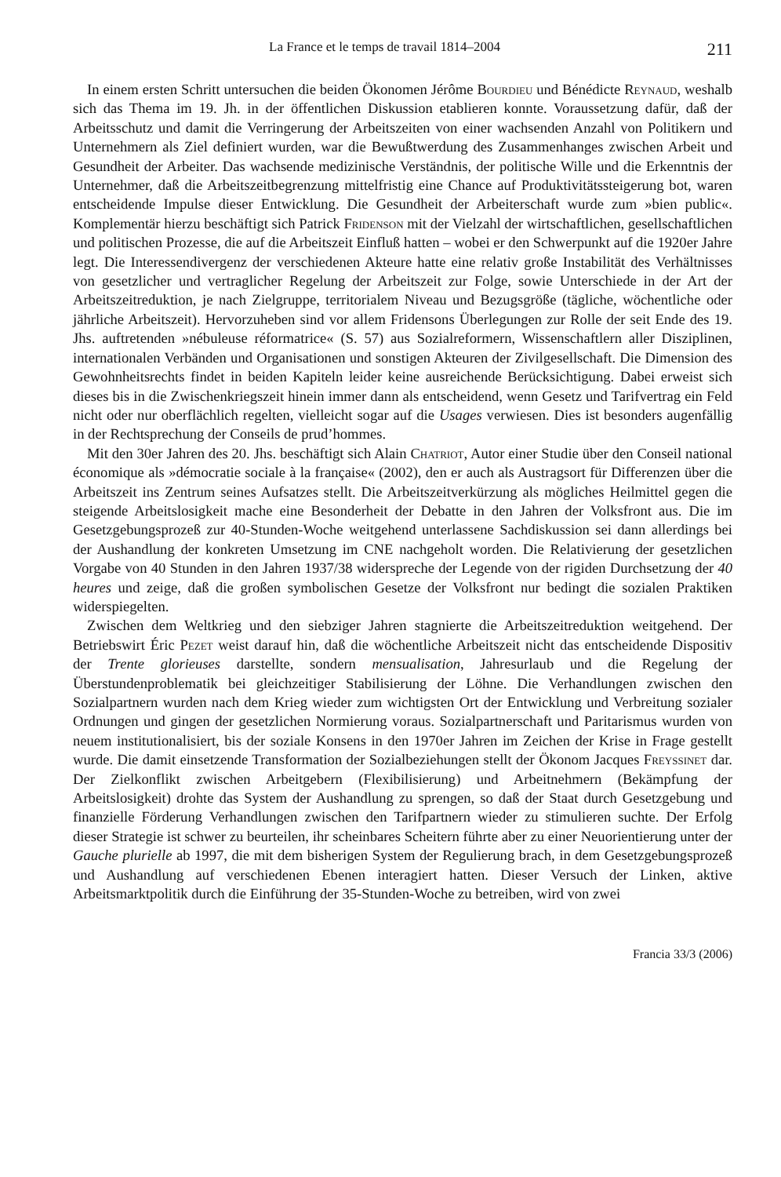La France et le temps de travail 1814–2004 211
In einem ersten Schritt untersuchen die beiden Ökonomen Jérôme Bourdieu und Bénédicte Reynaud, weshalb sich das Thema im 19. Jh. in der öffentlichen Diskussion etablieren konnte. Voraussetzung dafür, daß der Arbeitsschutz und damit die Verringerung der Arbeitszeiten von einer wachsenden Anzahl von Politikern und Unternehmern als Ziel definiert wurden, war die Bewußtwerdung des Zusammenhanges zwischen Arbeit und Gesundheit der Arbeiter. Das wachsende medizinische Verständnis, der politische Wille und die Erkenntnis der Unternehmer, daß die Arbeitszeitbegrenzung mittelfristig eine Chance auf Produktivitätssteigerung bot, waren entscheidende Impulse dieser Entwicklung. Die Gesundheit der Arbeiterschaft wurde zum »bien public«. Komplementär hierzu beschäftigt sich Patrick Fridenson mit der Vielzahl der wirtschaftlichen, gesellschaftlichen und politischen Prozesse, die auf die Arbeitszeit Einfluß hatten – wobei er den Schwerpunkt auf die 1920er Jahre legt. Die Interessendivergenz der verschiedenen Akteure hatte eine relativ große Instabilität des Verhältnisses von gesetzlicher und vertraglicher Regelung der Arbeitszeit zur Folge, sowie Unterschiede in der Art der Arbeitszeitreduktion, je nach Zielgruppe, territorialem Niveau und Bezugsgröße (tägliche, wöchentliche oder jährliche Arbeitszeit). Hervorzuheben sind vor allem Fridensons Überlegungen zur Rolle der seit Ende des 19. Jhs. auftretenden »nébuleuse réformatrice« (S. 57) aus Sozialreformern, Wissenschaftlern aller Disziplinen, internationalen Verbänden und Organisationen und sonstigen Akteuren der Zivilgesellschaft. Die Dimension des Gewohnheitsrechts findet in beiden Kapiteln leider keine ausreichende Berücksichtigung. Dabei erweist sich dieses bis in die Zwischenkriegszeit hinein immer dann als entscheidend, wenn Gesetz und Tarifvertrag ein Feld nicht oder nur oberflächlich regelten, vielleicht sogar auf die Usages verwiesen. Dies ist besonders augenfällig in der Rechtsprechung der Conseils de prud’hommes.
Mit den 30er Jahren des 20. Jhs. beschäftigt sich Alain Chatriot, Autor einer Studie über den Conseil national économique als »démocratie sociale à la française« (2002), den er auch als Austragsort für Differenzen über die Arbeitszeit ins Zentrum seines Aufsatzes stellt. Die Arbeitszeitverkürzung als mögliches Heilmittel gegen die steigende Arbeitslosigkeit mache eine Besonderheit der Debatte in den Jahren der Volksfront aus. Die im Gesetzgebungsprozeß zur 40-Stunden-Woche weitgehend unterlassene Sachdiskussion sei dann allerdings bei der Aushandlung der konkreten Umsetzung im CNE nachgeholt worden. Die Relativierung der gesetzlichen Vorgabe von 40 Stunden in den Jahren 1937/38 widerspreche der Legende von der rigiden Durchsetzung der 40 heures und zeige, daß die großen symbolischen Gesetze der Volksfront nur bedingt die sozialen Praktiken widerspiegelten.
Zwischen dem Weltkrieg und den siebziger Jahren stagnierte die Arbeitszeitreduktion weitgehend. Der Betriebswirt Éric Pezet weist darauf hin, daß die wöchentliche Arbeitszeit nicht das entscheidende Dispositiv der Trente glorieuses darstellte, sondern mensualisation, Jahresurlaub und die Regelung der Überstundenproblematik bei gleichzeitiger Stabilisierung der Löhne. Die Verhandlungen zwischen den Sozialpartnern wurden nach dem Krieg wieder zum wichtigsten Ort der Entwicklung und Verbreitung sozialer Ordnungen und gingen der gesetzlichen Normierung voraus. Sozialpartnerschaft und Paritarismus wurden von neuem institutionalisiert, bis der soziale Konsens in den 1970er Jahren im Zeichen der Krise in Frage gestellt wurde. Die damit einsetzende Transformation der Sozialbeziehungen stellt der Ökonom Jacques Freyssinet dar. Der Zielkonflikt zwischen Arbeitgebern (Flexibilisierung) und Arbeitnehmern (Bekämpfung der Arbeitslosigkeit) drohte das System der Aushandlung zu sprengen, so daß der Staat durch Gesetzgebung und finanzielle Förderung Verhandlungen zwischen den Tarifpartnern wieder zu stimulieren suchte. Der Erfolg dieser Strategie ist schwer zu beurteilen, ihr scheinbares Scheitern führte aber zu einer Neuorientierung unter der Gauche plurielle ab 1997, die mit dem bisherigen System der Regulierung brach, in dem Gesetzgebungsprozeß und Aushandlung auf verschiedenen Ebenen interagiert hatten. Dieser Versuch der Linken, aktive Arbeitsmarktpolitik durch die Einführung der 35-Stunden-Woche zu betreiben, wird von zwei
Francia 33/3 (2006)